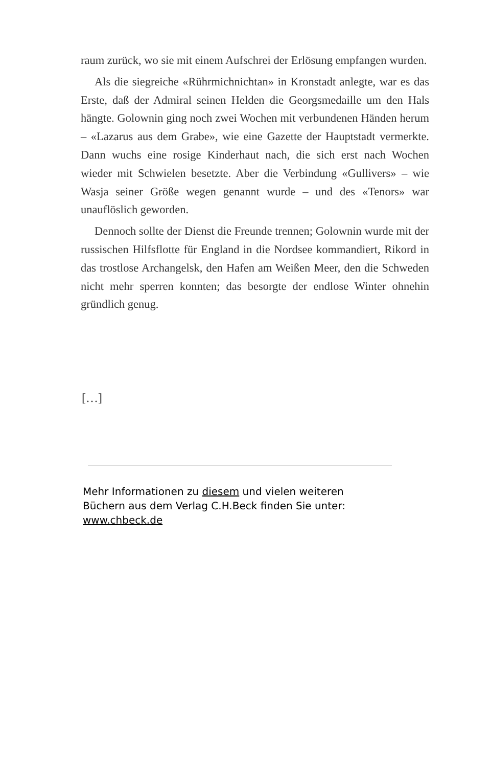raum zurück, wo sie mit einem Aufschrei der Erlösung empfangen wurden.
Als die siegreiche «Rührmichnichtan» in Kronstadt anlegte, war es das Erste, daß der Admiral seinen Helden die Georgsmedaille um den Hals hängte. Golownin ging noch zwei Wochen mit verbundenen Händen herum – «Lazarus aus dem Grabe», wie eine Gazette der Hauptstadt vermerkte. Dann wuchs eine rosige Kinderhaut nach, die sich erst nach Wochen wieder mit Schwielen besetzte. Aber die Verbindung «Gullivers» – wie Wasja seiner Größe wegen genannt wurde – und des «Tenors» war unauflöslich geworden.
Dennoch sollte der Dienst die Freunde trennen; Golownin wurde mit der russischen Hilfsflotte für England in die Nordsee kommandiert, Rikord in das trostlose Archangelsk, den Hafen am Weißen Meer, den die Schweden nicht mehr sperren konnten; das besorgte der endlose Winter ohnehin gründlich genug.
[…]
Mehr Informationen zu diesem und vielen weiteren
Büchern aus dem Verlag C.H.Beck finden Sie unter:
www.chbeck.de